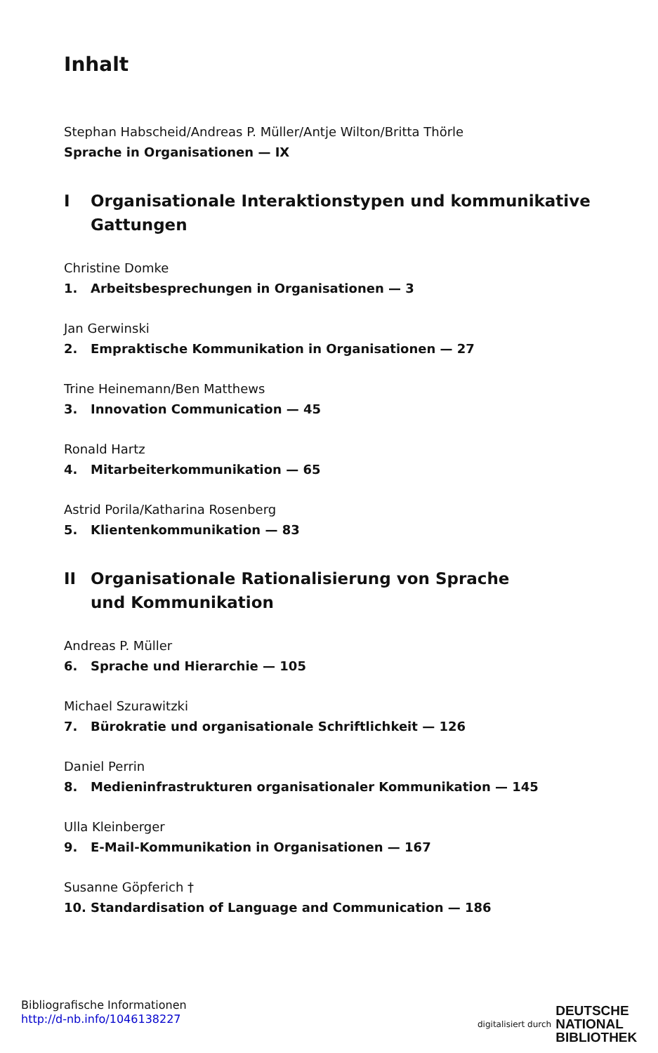Inhalt
Stephan Habscheid/Andreas P. Müller/Antje Wilton/Britta Thörle
Sprache in Organisationen — IX
I Organisationale Interaktionstypen und kommunikative Gattungen
Christine Domke
1. Arbeitsbesprechungen in Organisationen — 3
Jan Gerwinski
2. Empraktische Kommunikation in Organisationen — 27
Trine Heinemann/Ben Matthews
3. Innovation Communication — 45
Ronald Hartz
4. Mitarbeiterkommunikation — 65
Astrid Porila/Katharina Rosenberg
5. Klientenkommunikation — 83
II Organisationale Rationalisierung von Sprache
und Kommunikation
Andreas P. Müller
6. Sprache und Hierarchie — 105
Michael Szurawitzki
7. Bürokratie und organisationale Schriftlichkeit — 126
Daniel Perrin
8. Medieninfrastrukturen organisationaler Kommunikation — 145
Ulla Kleinberger
9. E-Mail-Kommunikation in Organisationen — 167
Susanne Göpferich †
10. Standardisation of Language and Communication — 186
Bibliografische Informationen
http://d-nb.info/1046138227
digitalisiert durch DEUTSCHE
NATIONAL
BIBLIOTHEK